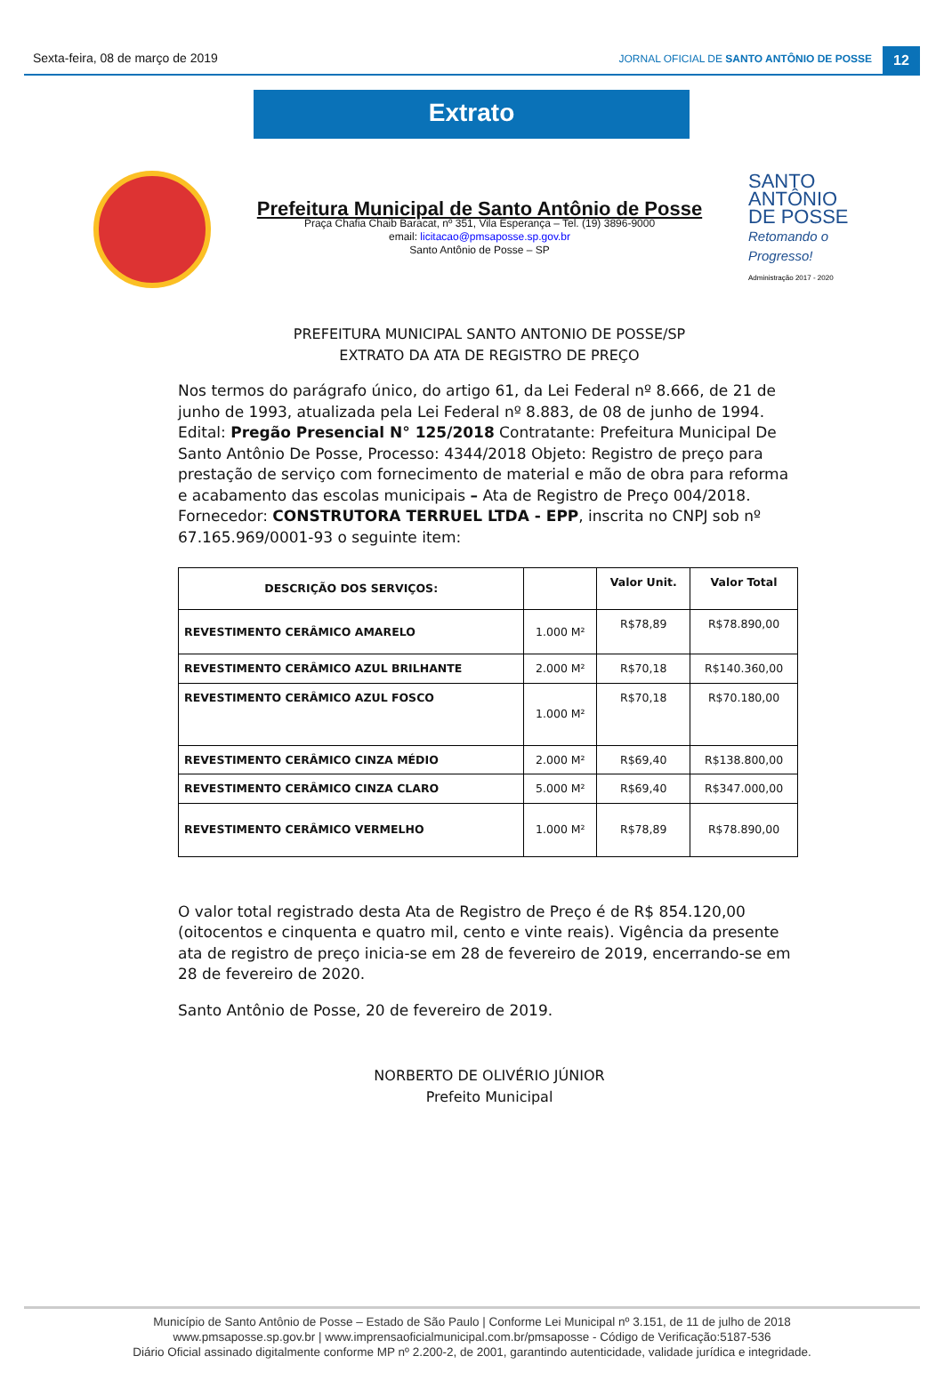Sexta-feira, 08 de março de 2019
JORNAL OFICIAL DE SANTO ANTÔNIO DE POSSE
12
Extrato
Prefeitura Municipal de Santo Antônio de Posse
Praça Chafia Chaib Baracat, nº 351, Vila Esperança – Tel. (19) 3896-9000
email: licitacao@pmsaposse.sp.gov.br
Santo Antônio de Posse – SP
SANTO
ANTÔNIO
DE POSSE
Retomando o Progresso!
Administração 2017 - 2020
PREFEITURA MUNICIPAL SANTO ANTONIO DE POSSE/SP
EXTRATO DA ATA DE REGISTRO DE PREÇO
Nos termos do parágrafo único, do artigo 61, da Lei Federal nº 8.666, de 21 de junho de 1993, atualizada pela Lei Federal nº 8.883, de 08 de junho de 1994.
Edital: Pregão Presencial N° 125/2018 Contratante: Prefeitura Municipal De Santo Antônio De Posse, Processo: 4344/2018 Objeto: Registro de preço para prestação de serviço com fornecimento de material e mão de obra para reforma e acabamento das escolas municipais – Ata de Registro de Preço 004/2018. Fornecedor: CONSTRUTORA TERRUEL LTDA - EPP, inscrita no CNPJ sob nº 67.165.969/0001-93 o seguinte item:
| DESCRIÇÃO DOS SERVIÇOS: | | Valor Unit. | Valor Total |
| --- | --- | --- | --- |
| REVESTIMENTO CERÂMICO AMARELO | 1.000 M² | R$78,89 | R$78.890,00 |
| REVESTIMENTO CERÂMICO AZUL BRILHANTE | 2.000 M² | R$70,18 | R$140.360,00 |
| REVESTIMENTO CERÂMICO AZUL FOSCO | 1.000 M² | R$70,18 | R$70.180,00 |
| REVESTIMENTO CERÂMICO CINZA MÉDIO | 2.000 M² | R$69,40 | R$138.800,00 |
| REVESTIMENTO CERÂMICO CINZA CLARO | 5.000 M² | R$69,40 | R$347.000,00 |
| REVESTIMENTO CERÂMICO VERMELHO | 1.000 M² | R$78,89 | R$78.890,00 |
O valor total registrado desta Ata de Registro de Preço é de R$ 854.120,00 (oitocentos e cinquenta e quatro mil, cento e vinte reais). Vigência da presente ata de registro de preço inicia-se em 28 de fevereiro de 2019, encerrando-se em 28 de fevereiro de 2020.
Santo Antônio de Posse, 20 de fevereiro de 2019.
NORBERTO DE OLIVÉRIO JÚNIOR
Prefeito Municipal
Município de Santo Antônio de Posse – Estado de São Paulo | Conforme Lei Municipal nº 3.151, de 11 de julho de 2018
www.pmsaposse.sp.gov.br | www.imprensaoficialmunicipal.com.br/pmsaposse - Código de Verificação:5187-536
Diário Oficial assinado digitalmente conforme MP nº 2.200-2, de 2001, garantindo autenticidade, validade jurídica e integridade.